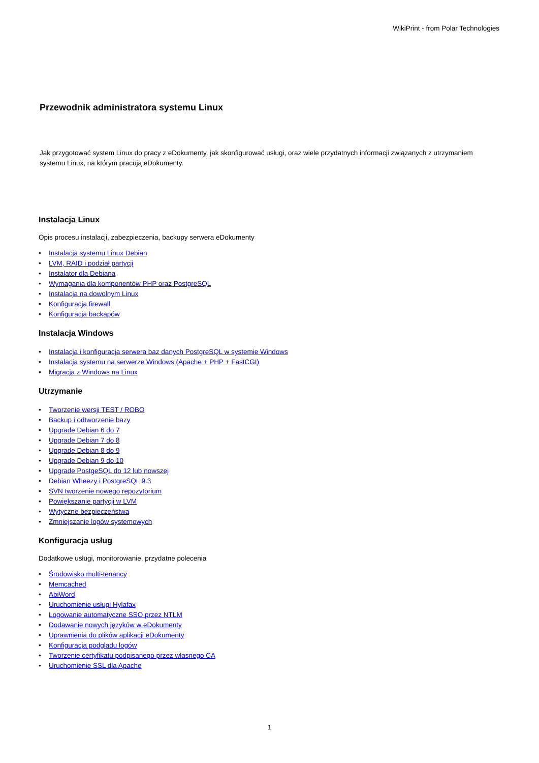WikiPrint - from Polar Technologies
Przewodnik administratora systemu Linux
Jak przygotować system Linux do pracy z eDokumenty, jak skonfigurować usługi, oraz wiele przydatnych informacji związanych z utrzymaniem systemu Linux, na którym pracują eDokumenty.
Instalacja Linux
Opis procesu instalacji, zabezpieczenia, backupy serwera eDokumenty
• Instalacja systemu Linux Debian
• LVM, RAID i podział partycji
• Instalator dla Debiana
• Wymagania dla komponentów PHP oraz PostgreSQL
• Instalacja na dowolnym Linux
• Konfiguracja firewall
• Konfiguracja backapów
Instalacja Windows
• Instalacja i konfiguracja serwera baz danych PostgreSQL w systemie Windows
• Instalacja systemu na serwerze Windows (Apache + PHP + FastCGI)
• Migracja z Windows na Linux
Utrzymanie
• Tworzenie wersji TEST / ROBO
• Backup i odtworzenie bazy
• Upgrade Debian 6 do 7
• Upgrade Debian 7 do 8
• Upgrade Debian 8 do 9
• Upgrade Debian 9 do 10
• Upgrade PostgeSQL do 12 lub nowszej
• Debian Wheezy i PostgreSQL 9.3
• SVN tworzenie nowego repozytorium
• Powiększanie partycji w LVM
• Wytyczne bezpieczeństwa
• Zmniejszanie logów systemowych
Konfiguracja usług
Dodatkowe usługi, monitorowanie, przydatne polecenia
• Środowisko multi-tenancy
• Memcached
• AbiWord
• Uruchomienie usługi Hylafax
• Logowanie automatyczne SSO przez NTLM
• Dodawanie nowych języków w eDokumenty
• Uprawnienia do plików aplikacji eDokumenty
• Konfiguracja podglądu logów
• Tworzenie certyfikatu podpisanego przez własnego CA
• Uruchomienie SSL dla Apache
1